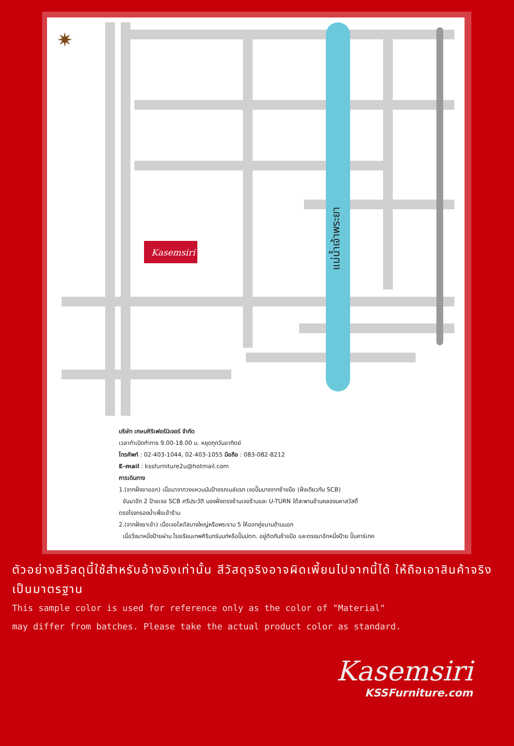Kasemsiri
แม่น้ำเจ้าพระยา
✷
บริษัท เกษมศิริเฟอร์นิเจอร์ จำกัด
เวลาทำเปิดทำการ 9.00-18.00 น. หยุดทุกวันอาทิตย์
โทรศัพท์ : 02-403-1044, 02-403-1055 มือถือ : 083-082-8212
E-mail : kssfurniture2u@hotmail.com
การเดินทาง
1.(จากฝั่งขาออก) เมื่อมาจากวงแหวนนับป้ายรถเมล์แรก เจอปั๊มบางจากซ้ายมือ (ฝั่งเดียวกับ SCB)
ขับมาอีก 2 ป้ายเจอ SCB ศรีประวัติ มองฝั่งตรงข้ามเจอร้านและ U-TURN ใต้สะพานข้ามคลองมหาสวัสดิ์
ตรงโรงกรองน้ำเพื่อเข้าร้าน
2.(จากฝั่งขาเข้า) เมื่อเจอโลตัสบางใหญ่หรือพระราม 5 ให้ออกคู่ขนานด้านนอก
เมื่อวิ่งมาหนึ่งป้ายผ่าน โรงเรียนเทพศิรินทร์นนท์หรือปั๊มปตท. อยู่ติดกันซ้ายมือ และตรงมาอีกหนึ่งป้าย ปั๊มคาร์เทค
ตัวอย่างสีวัสดุนี้ใช้สำหรับอ้างอิงเท่านั้น สีวัสดุจริงอาจผิดเพี้ยนไปจากนี้ได้ ให้ถือเอาสินค้าจริงเป็นมาตรฐาน
This sample color is used for reference only as the color of "Material"
may differ from batches. Please take the actual product color as standard.
Kasemsiri
KSSFurniture.com